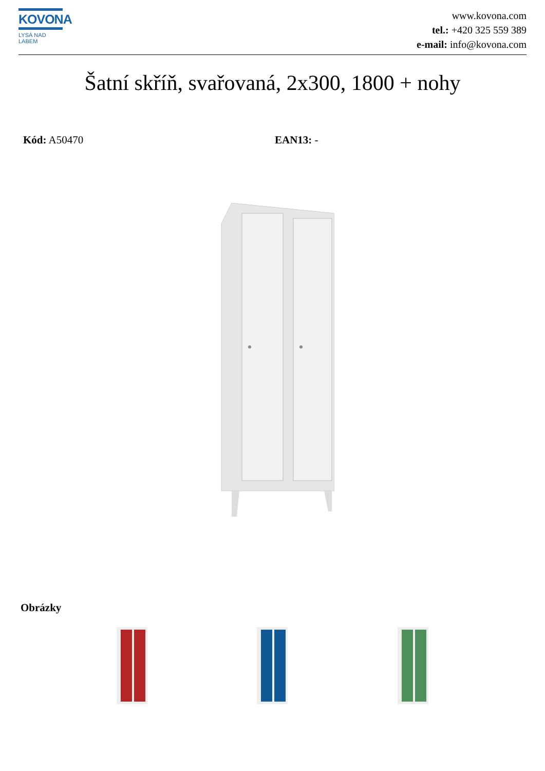KOVONA
LYSÁ NAD LABEM
www.kovona.com
tel.: +420 325 559 389
e-mail: info@kovona.com
Šatní skříň, svařovaná, 2x300, 1800 + nohy
Kód: A50470 EAN13: -
Obrázky